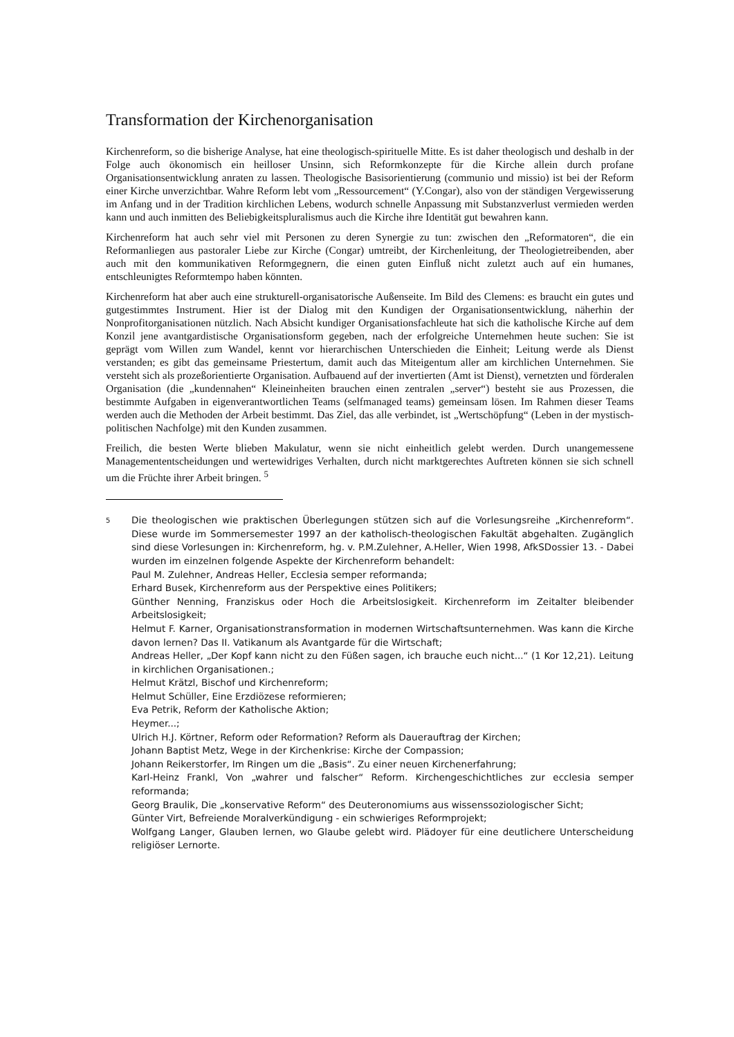Transformation der Kirchenorganisation
Kirchenreform, so die bisherige Analyse, hat eine theologisch-spirituelle Mitte. Es ist daher theologisch und deshalb in der Folge auch ökonomisch ein heilloser Unsinn, sich Reformkonzepte für die Kirche allein durch profane Organisationsentwicklung anraten zu lassen. Theologische Basisorientierung (communio und missio) ist bei der Reform einer Kirche unverzichtbar. Wahre Reform lebt vom „Ressourcement“ (Y.Congar), also von der ständigen Vergewisserung im Anfang und in der Tradition kirchlichen Lebens, wodurch schnelle Anpassung mit Substanzverlust vermieden werden kann und auch inmitten des Beliebigkeitspluralismus auch die Kirche ihre Identität gut bewahren kann.
Kirchenreform hat auch sehr viel mit Personen zu deren Synergie zu tun: zwischen den „Reformatoren“, die ein Reformanliegen aus pastoraler Liebe zur Kirche (Congar) umtreibt, der Kirchenleitung, der Theologietreibenden, aber auch mit den kommunikativen Reformgegnern, die einen guten Einfluß nicht zuletzt auch auf ein humanes, entschleunigtes Reformtempo haben könnten.
Kirchenreform hat aber auch eine strukturell-organisatorische Außenseite. Im Bild des Clemens: es braucht ein gutes und gutgestimmtes Instrument. Hier ist der Dialog mit den Kundigen der Organisationsentwicklung, näherhin der Nonprofitorganisationen nützlich. Nach Absicht kundiger Organisationsfachleute hat sich die katholische Kirche auf dem Konzil jene avantgardistische Organisationsform gegeben, nach der erfolgreiche Unternehmen heute suchen: Sie ist geprägt vom Willen zum Wandel, kennt vor hierarchischen Unterschieden die Einheit; Leitung werde als Dienst verstanden; es gibt das gemeinsame Priestertum, damit auch das Miteigentum aller am kirchlichen Unternehmen. Sie versteht sich als prozeßorientierte Organisation. Aufbauend auf der invertierten (Amt ist Dienst), vernetzten und förderalen Organisation (die „kundennahen“ Kleineinheiten brauchen einen zentralen „server“) besteht sie aus Prozessen, die bestimmte Aufgaben in eigenverantwortlichen Teams (selfmanaged teams) gemeinsam lösen. Im Rahmen dieser Teams werden auch die Methoden der Arbeit bestimmt. Das Ziel, das alle verbindet, ist „Wertschöpfung“ (Leben in der mystisch-politischen Nachfolge) mit den Kunden zusammen.
Freilich, die besten Werte blieben Makulatur, wenn sie nicht einheitlich gelebt werden. Durch unangemessene Managemententscheidungen und wertewidriges Verhalten, durch nicht marktgerechtes Auftreten können sie sich schnell um die Früchte ihrer Arbeit bringen. <sup>5</sup>
5
Die theologischen wie praktischen Überlegungen stützen sich auf die Vorlesungsreihe „Kirchenreform“. Diese wurde im Sommersemester 1997 an der katholisch-theologischen Fakultät abgehalten. Zugänglich sind diese Vorlesungen in: Kirchenreform, hg. v. P.M.Zulehner, A.Heller, Wien 1998, AfkSDossier 13. - Dabei wurden im einzelnen folgende Aspekte der Kirchenreform behandelt:
Paul M. Zulehner, Andreas Heller, Ecclesia semper reformanda;
Erhard Busek, Kirchenreform aus der Perspektive eines Politikers;
Günther Nenning, Franziskus oder Hoch die Arbeitslosigkeit. Kirchenreform im Zeitalter bleibender Arbeitslosigkeit;
Helmut F. Karner, Organisationstransformation in modernen Wirtschaftsunternehmen. Was kann die Kirche davon lernen? Das II. Vatikanum als Avantgarde für die Wirtschaft;
Andreas Heller, „Der Kopf kann nicht zu den Füßen sagen, ich brauche euch nicht...“ (1 Kor 12,21). Leitung in kirchlichen Organisationen.;
Helmut Krätzl, Bischof und Kirchenreform;
Helmut Schüller, Eine Erzdiözese reformieren;
Eva Petrik, Reform der Katholische Aktion;
Heymer...;
Ulrich H.J. Körtner, Reform oder Reformation? Reform als Dauerauftrag der Kirchen;
Johann Baptist Metz, Wege in der Kirchenkrise: Kirche der Compassion;
Johann Reikerstorfer, Im Ringen um die „Basis“. Zu einer neuen Kirchenerfahrung;
Karl-Heinz Frankl, Von „wahrer und falscher“ Reform. Kirchengeschichtliches zur ecclesia semper reformanda;
Georg Braulik, Die „konservative Reform“ des Deuteronomiums aus wissenssoziologischer Sicht;
Günter Virt, Befreiende Moralverkündigung - ein schwieriges Reformprojekt;
Wolfgang Langer, Glauben lernen, wo Glaube gelebt wird. Plädoyer für eine deutlichere Unterscheidung religiöser Lernorte.